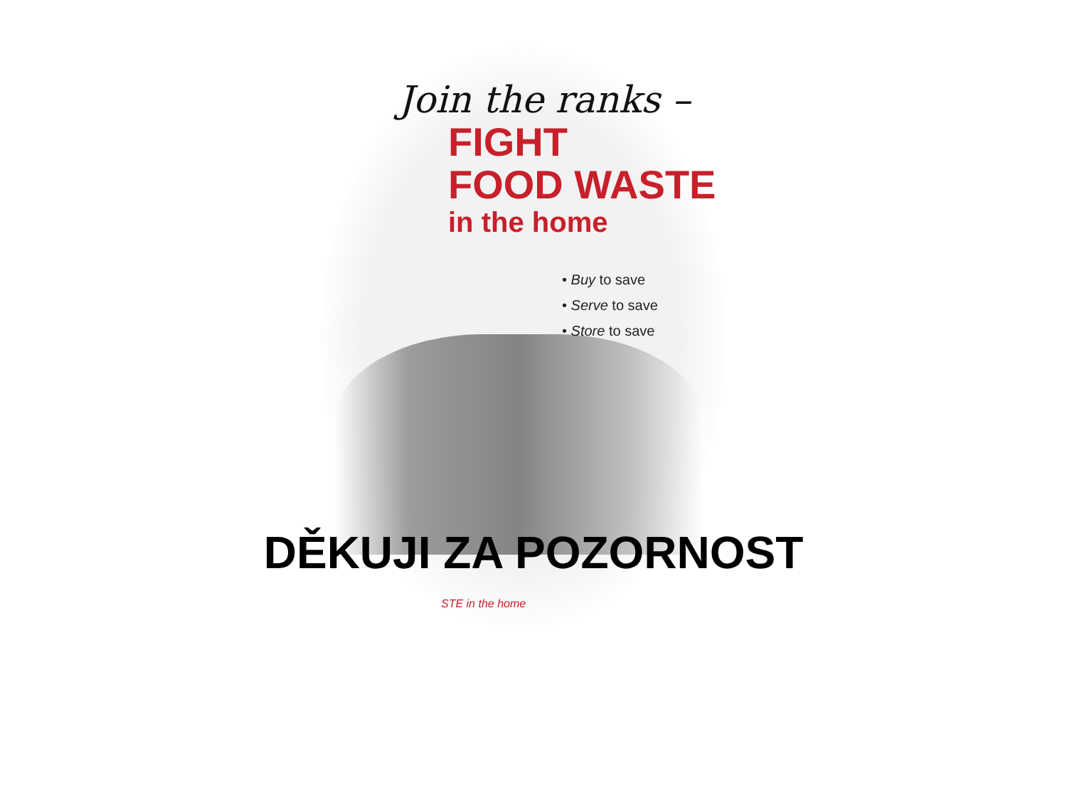Join the ranks –
FIGHT
FOOD WASTE
in the home
• Buy to save
• Serve to save
• Store to save
DĚKUJI ZA POZORNOST
STE in the home